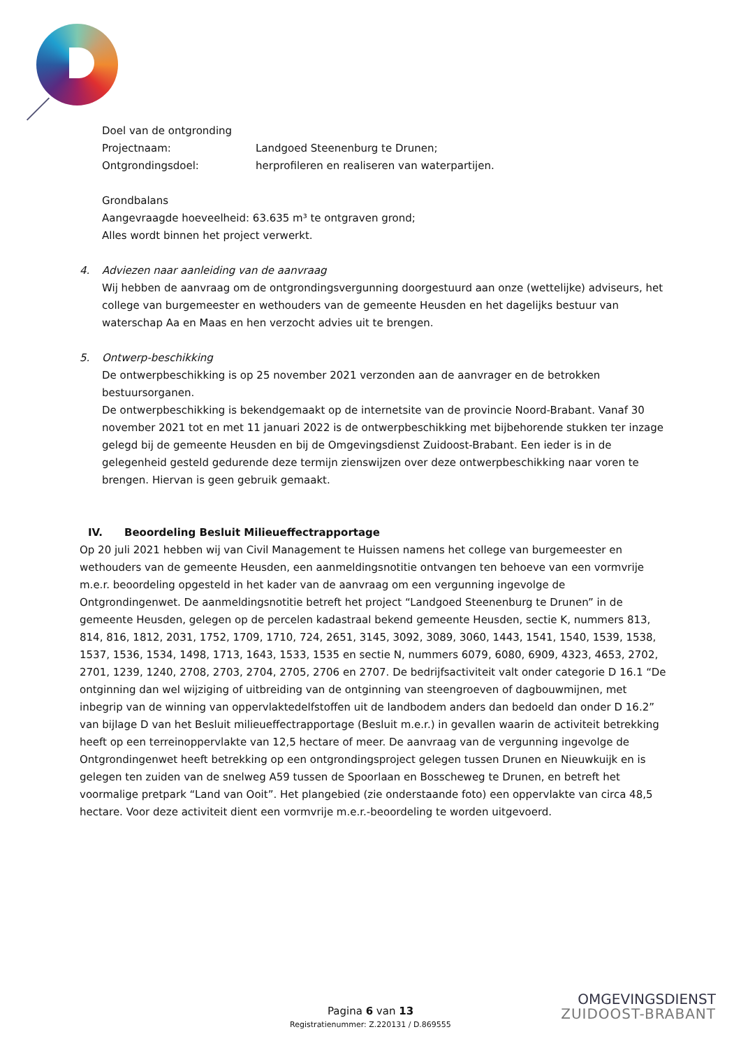Doel van de ontgronding
Projectnaam: Landgoed Steenenburg te Drunen;
Ontgrondingsdoel: herprofileren en realiseren van waterpartijen.
Grondbalans
Aangevraagde hoeveelheid: 63.635 m³ te ontgraven grond;
Alles wordt binnen het project verwerkt.
4. Adviezen naar aanleiding van de aanvraag
Wij hebben de aanvraag om de ontgrondingsvergunning doorgestuurd aan onze (wettelijke) adviseurs, het college van burgemeester en wethouders van de gemeente Heusden en het dagelijks bestuur van waterschap Aa en Maas en hen verzocht advies uit te brengen.
5. Ontwerp-beschikking
De ontwerpbeschikking is op 25 november 2021 verzonden aan de aanvrager en de betrokken bestuursorganen.
De ontwerpbeschikking is bekendgemaakt op de internetsite van de provincie Noord-Brabant. Vanaf 30 november 2021 tot en met 11 januari 2022 is de ontwerpbeschikking met bijbehorende stukken ter inzage gelegd bij de gemeente Heusden en bij de Omgevingsdienst Zuidoost-Brabant. Een ieder is in de gelegenheid gesteld gedurende deze termijn zienswijzen over deze ontwerpbeschikking naar voren te brengen. Hiervan is geen gebruik gemaakt.
IV. Beoordeling Besluit Milieueffectrapportage
Op 20 juli 2021 hebben wij van Civil Management te Huissen namens het college van burgemeester en wethouders van de gemeente Heusden, een aanmeldingsnotitie ontvangen ten behoeve van een vormvrije m.e.r. beoordeling opgesteld in het kader van de aanvraag om een vergunning ingevolge de Ontgrondingenwet. De aanmeldingsnotitie betreft het project “Landgoed Steenenburg te Drunen” in de gemeente Heusden, gelegen op de percelen kadastraal bekend gemeente Heusden, sectie K, nummers 813, 814, 816, 1812, 2031, 1752, 1709, 1710, 724, 2651, 3145, 3092, 3089, 3060, 1443, 1541, 1540, 1539, 1538, 1537, 1536, 1534, 1498, 1713, 1643, 1533, 1535 en sectie N, nummers 6079, 6080, 6909, 4323, 4653, 2702, 2701, 1239, 1240, 2708, 2703, 2704, 2705, 2706 en 2707. De bedrijfsactiviteit valt onder categorie D 16.1 “De ontginning dan wel wijziging of uitbreiding van de ontginning van steengroeven of dagbouwmijnen, met inbegrip van de winning van oppervlaktedelfstoffen uit de landbodem anders dan bedoeld dan onder D 16.2” van bijlage D van het Besluit milieueffectrapportage (Besluit m.e.r.) in gevallen waarin de activiteit betrekking heeft op een terreinoppervlakte van 12,5 hectare of meer. De aanvraag van de vergunning ingevolge de Ontgrondingenwet heeft betrekking op een ontgrondingsproject gelegen tussen Drunen en Nieuwkuijk en is gelegen ten zuiden van de snelweg A59 tussen de Spoorlaan en Bosscheweg te Drunen, en betreft het voormalige pretpark “Land van Ooit”. Het plangebied (zie onderstaande foto) een oppervlakte van circa 48,5 hectare. Voor deze activiteit dient een vormvrije m.e.r.-beoordeling te worden uitgevoerd.
Pagina 6 van 13
Registratienummer: Z.220131 / D.869555
OMGEVINGSDIENST
ZUIDOOST-BRABANT